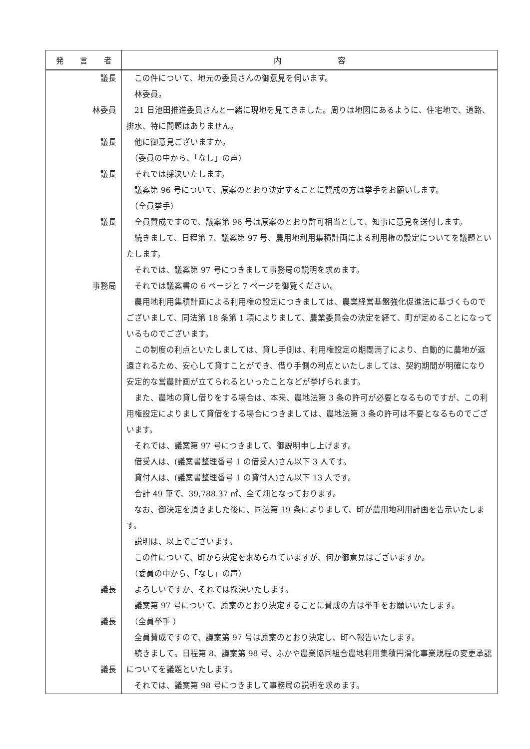| 発 言 者 | 内 容 |
| --- | --- |
| 議長 林委員 議長 議長 議長 事務局 議長 議長 議長 | この件について、地元の委員さんの御意見を伺います。 林委員。 21 日池田推進委員さんと一緒に現地を見てきました。周りは地図にあるように、住宅地で、道路、排水、特に問題はありません。 他に御意見ございますか。 （委員の中から、「なし」の声） それでは採決いたします。 議案第 96 号について、原案のとおり決定することに賛成の方は挙手をお願いします。 （全員挙手） 全員賛成ですので、議案第 96 号は原案のとおり許可相当として、知事に意見を送付します。 続きまして、日程第 7、議案第 97 号、農用地利用集積計画による利用権の設定についてを議題といたします。 それでは、議案第 97 号につきまして事務局の説明を求めます。 それでは議案書の 6 ページと 7 ページを御覧ください。 農用地利用集積計画による利用権の設定につきましては、農業経営基盤強化促進法に基づくものでございまして、同法第 18 条第 1 項によりまして、農業委員会の決定を経て、町が定めることになっているものでございます。 この制度の利点といたしましては、貸し手側は、利用権設定の期間満了により、自動的に農地が返還されるため、安心して貸すことができ、借り手側の利点といたしましては、契約期間が明確になり安定的な営農計画が立てられるといったことなどが挙げられます。 また、農地の貸し借りをする場合は、本来、農地法第 3 条の許可が必要となるものですが、この利用権設定によりまして貸借をする場合につきましては、農地法第 3 条の許可は不要となるものでございます。 それでは、議案第 97 号につきまして、御説明申し上げます。 借受人は、(議案書整理番号 1 の借受人)さん以下 3 人です。 貸付人は、(議案書整理番号 1 の貸付人)さん以下 13 人です。 合計 49 筆で、39,788.37 ㎡、全て畑となっております。 なお、御決定を頂きました後に、同法第 19 条によりまして、町が農用地利用計画を告示いたします。 説明は、以上でございます。 この件について、町から決定を求められていますが、何か御意見はございますか。 （委員の中から、「なし」の声） よろしいですか、それでは採決いたします。 議案第 97 号について、原案のとおり決定することに賛成の方は挙手をお願いいたします。 （全員挙手 ） 全員賛成ですので、議案第 97 号は原案のとおり決定し、町へ報告いたします。 続きまして。日程第 8、議案第 98 号、ふかや農業協同組合農地利用集積円滑化事業規程の変更承認についてを議題といたします。 それでは、議案第 98 号につきまして事務局の説明を求めます。 |